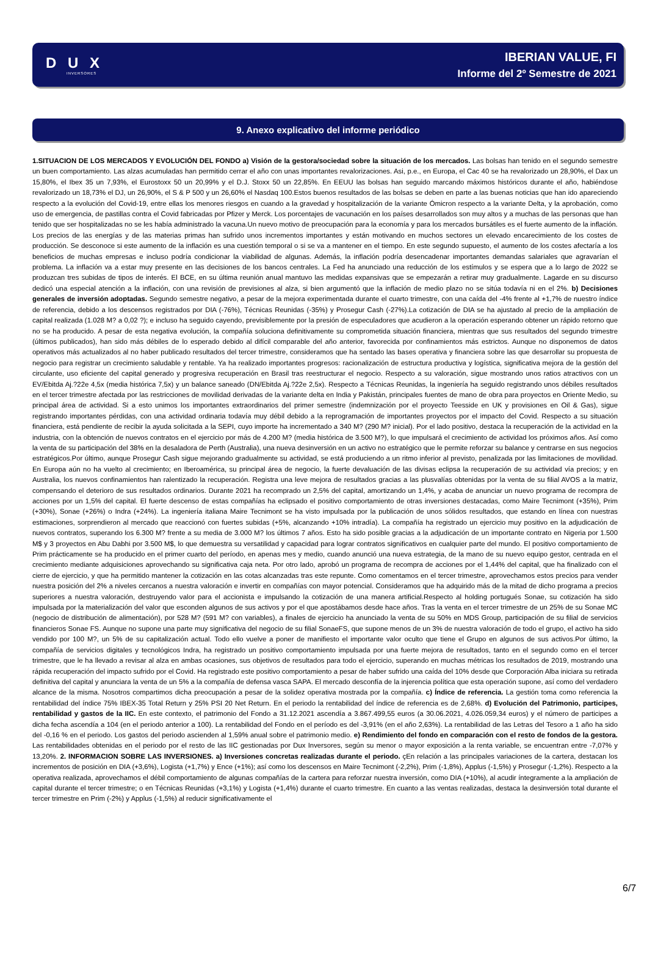D U X
INVERSORES
IBERIAN VALUE, FI
Informe del 2º Semestre de 2021
9. Anexo explicativo del informe periódico
1.SITUACION DE LOS MERCADOS Y EVOLUCIÓN DEL FONDO a) Visión de la gestora/sociedad sobre la situación de los mercados. Las bolsas han tenido en el segundo semestre un buen comportamiento. Las alzas acumuladas han permitido cerrar el año con unas importantes revalorizaciones. Asi, p.e., en Europa, el Cac 40 se ha revalorizado un 28,90%, el Dax un 15,80%, el Ibex 35 un 7,93%, el Eurostoxx 50 un 20,99% y el D.J. Stoxx 50 un 22,85%. En EEUU las bolsas han seguido marcando máximos históricos durante el año, habiéndose revalorizado un 18,73% el DJ, un 26,90%, el S & P 500 y un 26,60% el Nasdaq 100.Estos buenos resultados de las bolsas se deben en parte a las buenas noticias que han ido apareciendo respecto a la evolución del Covid-19, entre ellas los menores riesgos en cuando a la gravedad y hospitalización de la variante Ómicron respecto a la variante Delta, y la aprobación, como uso de emergencia, de pastillas contra el Covid fabricadas por Pfizer y Merck. Los porcentajes de vacunación en los países desarrollados son muy altos y a muchas de las personas que han tenido que ser hospitalizadas no se les había administrado la vacuna.Un nuevo motivo de preocupación para la economía y para los mercados bursátiles es el fuerte aumento de la inflación. Los precios de las energías y de las materias primas han sufrido unos incrementos importantes y están motivando en muchos sectores un elevado encarecimiento de los costes de producción. Se desconoce si este aumento de la inflación es una cuestión temporal o si se va a mantener en el tiempo. En este segundo supuesto, el aumento de los costes afectaría a los beneficios de muchas empresas e incluso podría condicionar la viabilidad de algunas. Además, la inflación podría desencadenar importantes demandas salariales que agravarían el problema. La inflación va a estar muy presente en las decisiones de los bancos centrales. La Fed ha anunciado una reducción de los estímulos y se espera que a lo largo de 2022 se produzcan tres subidas de tipos de interés. El BCE, en su última reunión anual mantuvo las medidas expansivas que se empezarán a retirar muy gradualmente. Lagarde en su discurso dedicó una especial atención a la inflación, con una revisión de previsiones al alza, si bien argumentó que la inflación de medio plazo no se sitúa todavía ni en el 2%. b) Decisiones generales de inversión adoptadas. Segundo semestre negativo, a pesar de la mejora experimentada durante el cuarto trimestre, con una caída del -4% frente al +1,7% de nuestro índice de referencia, debido a los descensos registrados por DIA (-76%), Técnicas Reunidas (-35%) y Prosegur Cash (-27%).La cotización de DIA se ha ajustado al precio de la ampliación de capital realizada (1.028 M? a 0,02 ?); e incluso ha seguido cayendo, previsiblemente por la presión de especuladores que acudieron a la operación esperando obtener un rápido retorno que no se ha producido. A pesar de esta negativa evolución, la compañía soluciona definitivamente su comprometida situación financiera, mientras que sus resultados del segundo trimestre (últimos publicados), han sido más débiles de lo esperado debido al difícil comparable del año anterior, favorecida por confinamientos más estrictos. Aunque no disponemos de datos operativos más actualizados al no haber publicado resultados del tercer trimestre, consideramos que ha sentado las bases operativa y financiera sobre las que desarrollar su propuesta de negocio para registrar un crecimiento saludable y rentable. Ya ha realizado importantes progresos: racionalización de estructura productiva y logística, significativa mejora de la gestión del circulante, uso eficiente del capital generado y progresiva recuperación en Brasil tras reestructurar el negocio. Respecto a su valoración, sigue mostrando unos ratios atractivos con un EV/Ebitda Aj.?22e 4,5x (media histórica 7,5x) y un balance saneado (DN/Ebitda Aj.?22e 2,5x). Respecto a Técnicas Reunidas, la ingeniería ha seguido registrando unos débiles resultados en el tercer trimestre afectada por las restricciones de movilidad derivadas de la variante delta en India y Pakistán, principales fuentes de mano de obra para proyectos en Oriente Medio, su principal área de actividad. Si a esto unimos los importantes extraordinarios del primer semestre (indemnización por el proyecto Teesside en UK y provisiones en Oil & Gas), sigue registrando importantes pérdidas, con una actividad ordinaria todavía muy débil debido a la reprogramación de importantes proyectos por el impacto del Covid. Respecto a su situación financiera, está pendiente de recibir la ayuda solicitada a la SEPI, cuyo importe ha incrementado a 340 M? (290 M? inicial). Por el lado positivo, destaca la recuperación de la actividad en la industria, con la obtención de nuevos contratos en el ejercicio por más de 4.200 M? (media histórica de 3.500 M?), lo que impulsará el crecimiento de actividad los próximos años. Así como la venta de su participación del 38% en la desaladora de Perth (Australia), una nueva desinversión en un activo no estratégico que le permite reforzar su balance y centrarse en sus negocios estratégicos.Por último, aunque Prosegur Cash sigue mejorando gradualmente su actividad, se está produciendo a un ritmo inferior al previsto, penalizada por las limitaciones de movilidad. En Europa aún no ha vuelto al crecimiento; en Iberoamérica, su principal área de negocio, la fuerte devaluación de las divisas eclipsa la recuperación de su actividad vía precios; y en Australia, los nuevos confinamientos han ralentizado la recuperación. Registra una leve mejora de resultados gracias a las plusvalías obtenidas por la venta de su filial AVOS a la matriz, compensando el deterioro de sus resultados ordinarios. Durante 2021 ha recomprado un 2,5% del capital, amortizando un 1,4%, y acaba de anunciar un nuevo programa de recompra de acciones por un 1,5% del capital. El fuerte descenso de estas compañías ha eclipsado el positivo comportamiento de otras inversiones destacadas, como Maire Tecnimont (+35%), Prim (+30%), Sonae (+26%) o Indra (+24%). La ingeniería italiana Maire Tecnimont se ha visto impulsada por la publicación de unos sólidos resultados, que estando en línea con nuestras estimaciones, sorprendieron al mercado que reaccionó con fuertes subidas (+5%, alcanzando +10% intradía). La compañía ha registrado un ejercicio muy positivo en la adjudicación de nuevos contratos, superando los 6.300 M? frente a su media de 3.000 M? los últimos 7 años. Esto ha sido posible gracias a la adjudicación de un importante contrato en Nigeria por 1.500 M$ y 3 proyectos en Abu Dabhi por 3.500 M$, lo que demuestra su versatilidad y capacidad para lograr contratos significativos en cualquier parte del mundo. El positivo comportamiento de Prim prácticamente se ha producido en el primer cuarto del período, en apenas mes y medio, cuando anunció una nueva estrategia, de la mano de su nuevo equipo gestor, centrada en el crecimiento mediante adquisiciones aprovechando su significativa caja neta. Por otro lado, aprobó un programa de recompra de acciones por el 1,44% del capital, que ha finalizado con el cierre de ejercicio, y que ha permitido mantener la cotización en las cotas alcanzadas tras este repunte. Como comentamos en el tercer trimestre, aprovechamos estos precios para vender nuestra posición del 2% a niveles cercanos a nuestra valoración e invertir en compañías con mayor potencial. Consideramos que ha adquirido más de la mitad de dicho programa a precios superiores a nuestra valoración, destruyendo valor para el accionista e impulsando la cotización de una manera artificial.Respecto al holding portugués Sonae, su cotización ha sido impulsada por la materialización del valor que esconden algunos de sus activos y por el que apostábamos desde hace años. Tras la venta en el tercer trimestre de un 25% de su Sonae MC (negocio de distribución de alimentación), por 528 M? (591 M? con variables), a finales de ejercicio ha anunciado la venta de su 50% en MDS Group, participación de su filial de servicios financieros Sonae FS. Aunque no supone una parte muy significativa del negocio de su filial SonaeFS, que supone menos de un 3% de nuestra valoración de todo el grupo, el activo ha sido vendido por 100 M?, un 5% de su capitalización actual. Todo ello vuelve a poner de manifiesto el importante valor oculto que tiene el Grupo en algunos de sus activos.Por último, la compañía de servicios digitales y tecnológicos Indra, ha registrado un positivo comportamiento impulsada por una fuerte mejora de resultados, tanto en el segundo como en el tercer trimestre, que le ha llevado a revisar al alza en ambas ocasiones, sus objetivos de resultados para todo el ejercicio, superando en muchas métricas los resultados de 2019, mostrando una rápida recuperación del impacto sufrido por el Covid. Ha registrado este positivo comportamiento a pesar de haber sufrido una caída del 10% desde que Corporación Alba iniciara su retirada definitiva del capital y anunciara la venta de un 5% a la compañía de defensa vasca SAPA. El mercado desconfía de la injerencia política que esta operación supone, así como del verdadero alcance de la misma. Nosotros compartimos dicha preocupación a pesar de la solidez operativa mostrada por la compañía. c) Índice de referencia. La gestión toma como referencia la rentabilidad del índice 75% IBEX-35 Total Return y 25% PSI 20 Net Return. En el periodo la rentabilidad del índice de referencia es de 2,68%. d) Evolución del Patrimonio, participes, rentabilidad y gastos de la IIC. En este contexto, el patrimonio del Fondo a 31.12.2021 ascendía a 3.867.499,55 euros (a 30.06.2021, 4.026.059,34 euros) y el número de participes a dicha fecha ascendía a 104 (en el periodo anterior a 100). La rentabilidad del Fondo en el período es del -3,91% (en el año 2,63%). La rentabilidad de las Letras del Tesoro a 1 año ha sido del -0,16 % en el periodo. Los gastos del periodo ascienden al 1,59% anual sobre el patrimonio medio. e) Rendimiento del fondo en comparación con el resto de fondos de la gestora. Las rentabilidades obtenidas en el periodo por el resto de las IIC gestionadas por Dux Inversores, según su menor o mayor exposición a la renta variable, se encuentran entre -7,07% y 13,20%. 2. INFORMACION SOBRE LAS INVERSIONES. a) Inversiones concretas realizadas durante el periodo. çEn relación a las principales variaciones de la cartera, destacan los incrementos de posición en DIA (+3,6%), Logista (+1,7%) y Ence (+1%); así como los descensos en Maire Tecnimont (-2,2%), Prim (-1,8%), Applus (-1,5%) y Prosegur (-1,2%). Respecto a la operativa realizada, aprovechamos el débil comportamiento de algunas compañías de la cartera para reforzar nuestra inversión, como DIA (+10%), al acudir íntegramente a la ampliación de capital durante el tercer trimestre; o en Técnicas Reunidas (+3,1%) y Logista (+1,4%) durante el cuarto trimestre. En cuanto a las ventas realizadas, destaca la desinversión total durante el tercer trimestre en Prim (-2%) y Applus (-1,5%) al reducir significativamente el
6/7